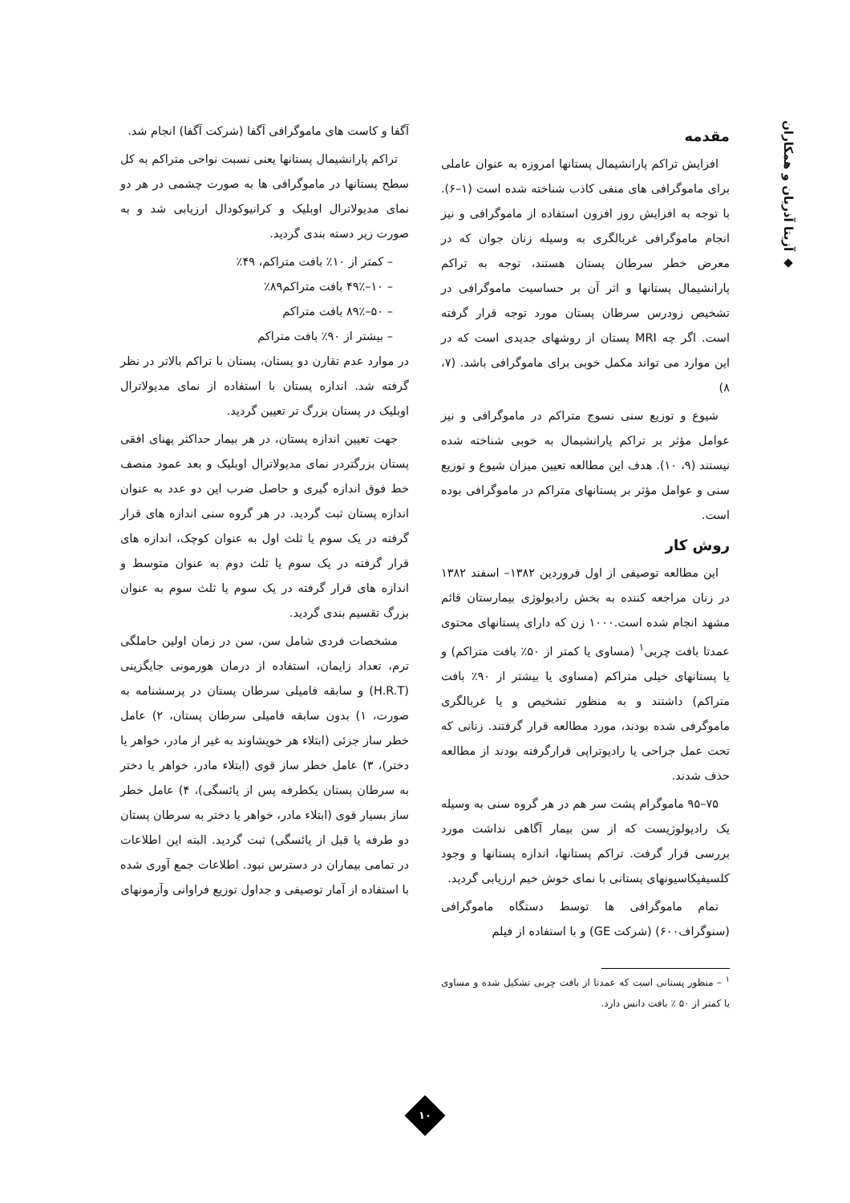◆ آزیتا آذریان و همکاران
مقدمه
افزایش تراکم پارانشیمال پستانها امروزه به عنوان عاملی برای ماموگرافی های منفی کاذب شناخته شده است (۱–۶). با توجه به افزایش روز افزون استفاده از ماموگرافی و نیز انجام ماموگرافی غربالگری به وسیله زنان جوان که در معرض خطر سرطان پستان هستند، توجه به تراکم پارانشیمال پستانها و اثر آن بر حساسیت ماموگرافی در تشخیص زودرس سرطان پستان مورد توجه قرار گرفته است. اگر چه MRI پستان از روشهای جدیدی است که در این موارد می تواند مکمل خوبی برای ماموگرافی باشد. (۷، ۸)
شیوع و توزیع سنی نسوج متراکم در ماموگرافی و نیز عوامل مؤثر بر تراکم پارانشیمال به خوبی شناخته شده نیستند (۹، ۱۰). هدف این مطالعه تعیین میزان شیوع و توزیع سنی و عوامل مؤثر بر پستانهای متراکم در ماموگرافی بوده است.
روش کار
این مطالعه توصیفی از اول فروردین ۱۳۸۲– اسفند ۱۳۸۲ در زنان مراجعه کننده به بخش رادیولوژی بیمارستان قائم مشهد انجام شده است.۱۰۰۰ زن که دارای پستانهای محتوی عمدتا بافت چربی<sup>۱</sup> (مساوی یا کمتر از ۵۰٪ بافت متراکم) و یا پستانهای خیلی متراکم (مساوی یا بیشتر از ۹۰٪ بافت متراکم) داشتند و به منظور تشخیص و یا غربالگری ماموگرفی شده بودند، مورد مطالعه قرار گرفتند. زنانی که تحت عمل جراحی یا رادیوتراپی قرارگرفته بودند از مطالعه حذف شدند.
۷۵–۹۵ ماموگرام پشت سر هم در هر گروه سنی به وسیله یک رادیولوژیست که از سن بیمار آگاهی نداشت مورد بررسی قرار گرفت. تراکم پستانها، اندازه پستانها و وجود کلسیفیکاسیونهای پستانی با نمای خوش خیم ارزیابی گردید.
تمام ماموگرافی ها توسط دستگاه ماموگرافی (سنوگراف۶۰۰) (شرکت GE) و با استفاده از فیلم
<sup>۱</sup> – منظور پستانی است که عمدتا از بافت چربی تشکیل شده و مساوی یا کمتر از ۵۰ ٪ بافت دانس دارد.
آگفا و کاست های ماموگرافی آگفا (شرکت آگفا) انجام شد.
تراکم پارانشیمال پستانها یعنی نسبت نواحی متراکم به کل سطح پستانها در ماموگرافی ها به صورت چشمی در هر دو نمای مدیولاترال اوبلیک و کرانیوکودال ارزیابی شد و به صورت زیر دسته بندی گردید.
– کمتر از ۱۰٪ بافت متراکم، ۴۹٪
– ۱۰–۴۹٪ بافت متراکم۸۹٪
– ۵۰–۸۹٪ بافت متراکم
– بیشتر از ۹۰٪ بافت متراکم
در موارد عدم تقارن دو پستان، پستان با تراکم بالاتر در نظر گرفته شد. اندازه پستان با استفاده از نمای مدیولاترال اوبلیک در پستان بزرگ تر تعیین گردید.
جهت تعیین اندازه پستان، در هر بیمار حداکثر پهنای افقی پستان بزرگتردر نمای مدیولاترال اوبلیک و بعد عمود منصف خط فوق اندازه گیری و حاصل ضرب این دو عدد به عنوان اندازه پستان ثبت گردید. در هر گروه سنی اندازه های قرار گرفته در یک سوم یا ثلث اول به عنوان کوچک، اندازه های قرار گرفته در یک سوم یا ثلث دوم به عنوان متوسط و اندازه های قرار گرفته در یک سوم یا ثلث سوم به عنوان بزرگ تقسیم بندی گردید.
مشخصات فردی شامل سن، سن در زمان اولین حاملگی ترم، تعداد زایمان، استفاده از درمان هورمونی جایگزینی (H.R.T) و سابقه فامیلی سرطان پستان در پرسشنامه به صورت، ۱) بدون سابقه فامیلی سرطان پستان، ۲) عامل خطر ساز جزئی (ابتلاء هر خویشاوند به غیر از مادر، خواهر یا دختر)، ۳) عامل خطر ساز قوی (ابتلاء مادر، خواهر یا دختر به سرطان پستان یکطرفه پس از یائسگی)، ۴) عامل خطر ساز بسیار قوی (ابتلاء مادر، خواهر یا دختر به سرطان پستان دو طرفه یا قبل از یائسگی) ثبت گردید. البته این اطلاعات در تمامی بیماران در دسترس نبود. اطلاعات جمع آوری شده با استفاده از آمار توصیفی و جداول توزیع فراوانی وآزمونهای
۱۰